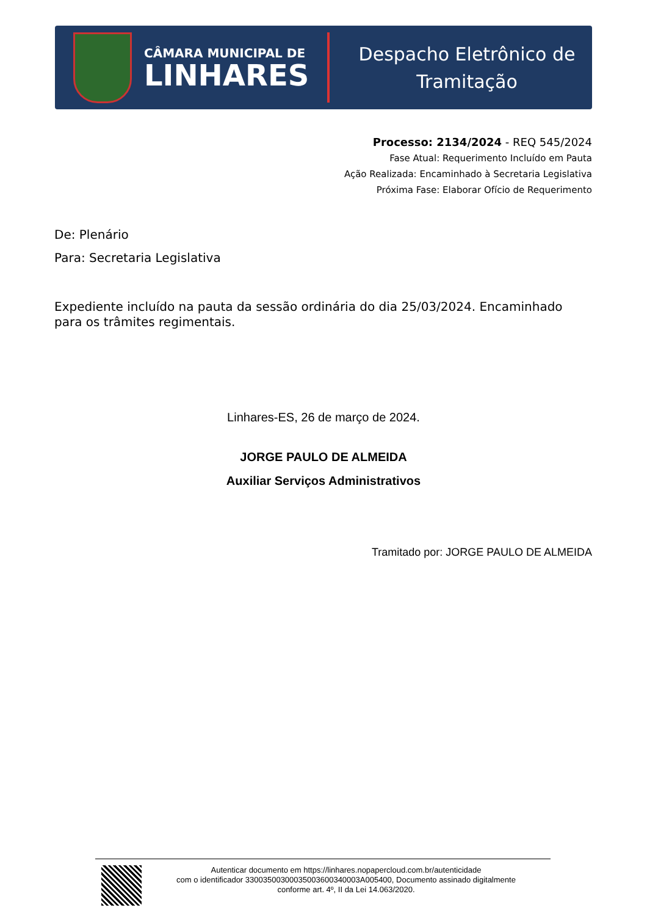CÂMARA MUNICIPAL DE
LINHARES
Despacho Eletrônico de
Tramitação
Processo: 2134/2024 - REQ 545/2024
Fase Atual: Requerimento Incluído em Pauta
Ação Realizada: Encaminhado à Secretaria Legislativa
Próxima Fase: Elaborar Ofício de Requerimento
De: Plenário
Para: Secretaria Legislativa
Expediente incluído na pauta da sessão ordinária do dia 25/03/2024. Encaminhado para os trâmites regimentais.
Linhares-ES, 26 de março de 2024.
JORGE PAULO DE ALMEIDA
Auxiliar Serviços Administrativos
Tramitado por: JORGE PAULO DE ALMEIDA
Autenticar documento em https://linhares.nopapercloud.com.br/autenticidade
com o identificador 33003500300035003600340003A005400, Documento assinado digitalmente
conforme art. 4º, II da Lei 14.063/2020.